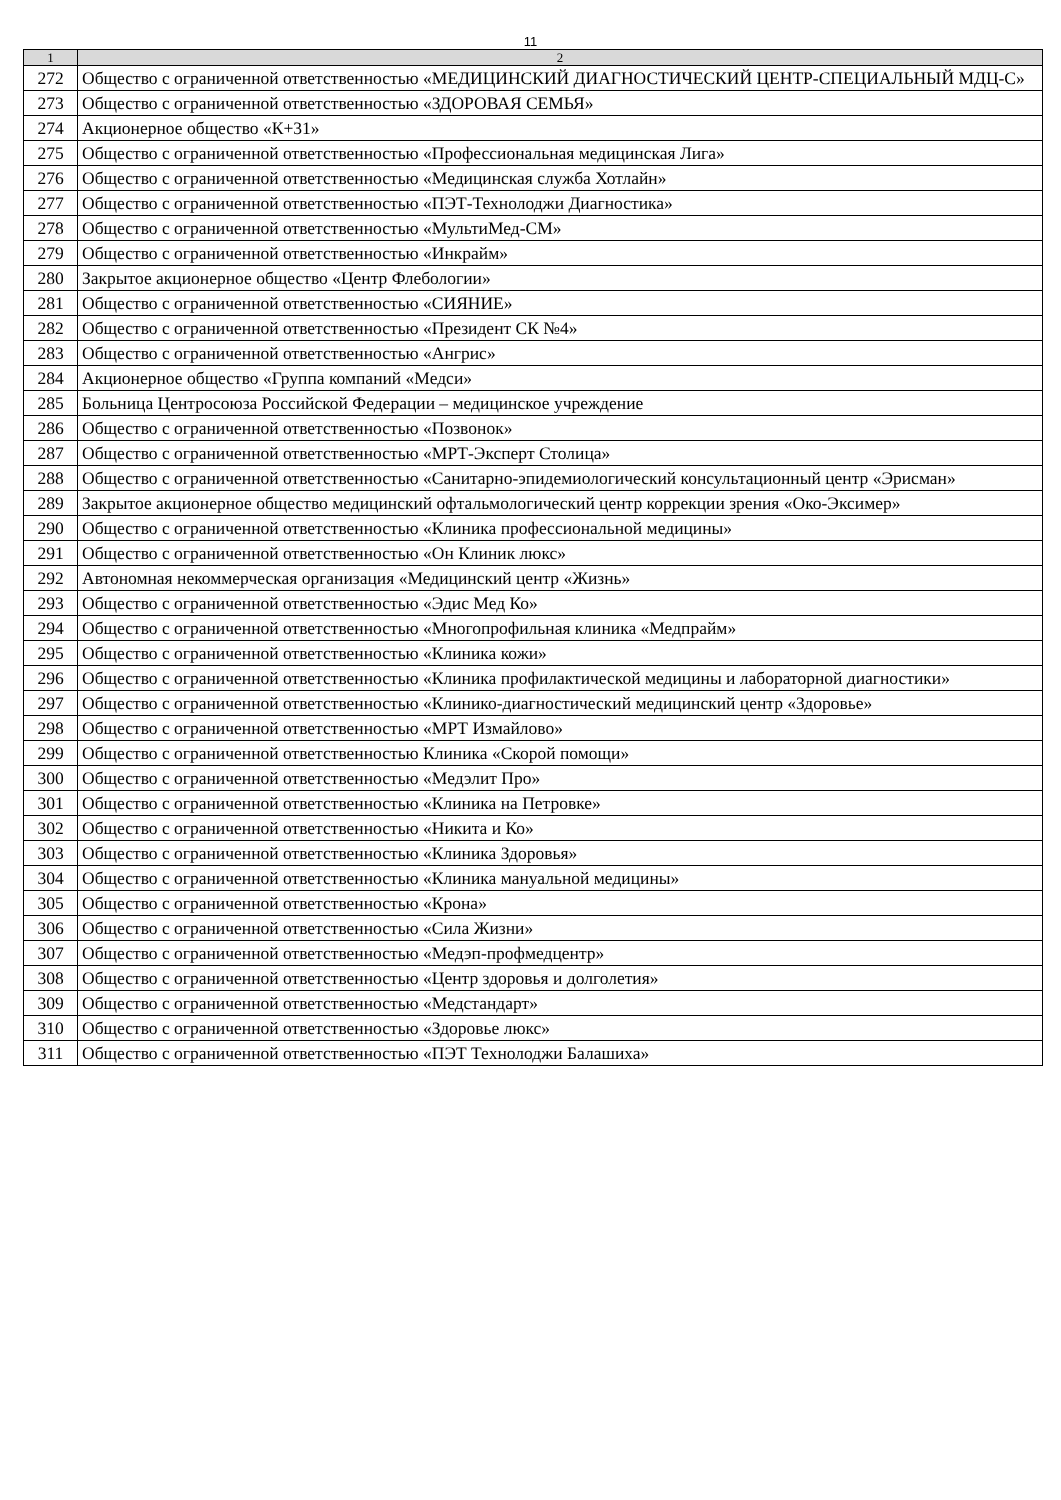11
| 1 | 2 |
| --- | --- |
| 272 | Общество с ограниченной ответственностью «МЕДИЦИНСКИЙ ДИАГНОСТИЧЕСКИЙ ЦЕНТР-СПЕЦИАЛЬНЫЙ МДЦ-С» |
| 273 | Общество с ограниченной ответственностью «ЗДОРОВАЯ СЕМЬЯ» |
| 274 | Акционерное общество «К+31» |
| 275 | Общество с ограниченной ответственностью «Профессиональная медицинская Лига» |
| 276 | Общество с ограниченной ответственностью «Медицинская служба Хотлайн» |
| 277 | Общество с ограниченной ответственностью «ПЭТ-Технолоджи Диагностика» |
| 278 | Общество с ограниченной ответственностью «МультиМед-СМ» |
| 279 | Общество с ограниченной ответственностью «Инкрайм» |
| 280 | Закрытое акционерное общество «Центр Флебологии» |
| 281 | Общество с ограниченной ответственностью «СИЯНИЕ» |
| 282 | Общество с ограниченной ответственностью «Президент СК №4» |
| 283 | Общество с ограниченной ответственностью «Ангрис» |
| 284 | Акционерное общество «Группа компаний «Медси» |
| 285 | Больница Центросоюза Российской Федерации – медицинское учреждение |
| 286 | Общество с ограниченной ответственностью «Позвонок» |
| 287 | Общество с ограниченной ответственностью «МРТ-Эксперт Столица» |
| 288 | Общество с ограниченной ответственностью «Санитарно-эпидемиологический консультационный центр «Эрисман» |
| 289 | Закрытое акционерное общество медицинский офтальмологический центр коррекции зрения «Око-Эксимер» |
| 290 | Общество с ограниченной ответственностью «Клиника профессиональной медицины» |
| 291 | Общество с ограниченной ответственностью «Он Клиник люкс» |
| 292 | Автономная некоммерческая организация «Медицинский центр «Жизнь» |
| 293 | Общество с ограниченной ответственностью «Эдис Мед Ко» |
| 294 | Общество с ограниченной ответственностью «Многопрофильная клиника «Медпрайм» |
| 295 | Общество с ограниченной ответственностью «Клиника кожи» |
| 296 | Общество с ограниченной ответственностью «Клиника профилактической медицины и лабораторной диагностики» |
| 297 | Общество с ограниченной ответственностью «Клинико-диагностический медицинский центр «Здоровье» |
| 298 | Общество с ограниченной ответственностью «МРТ Измайлово» |
| 299 | Общество с ограниченной ответственностью Клиника «Скорой помощи» |
| 300 | Общество с ограниченной ответственностью «Медэлит Про» |
| 301 | Общество с ограниченной ответственностью «Клиника на Петровке» |
| 302 | Общество с ограниченной ответственностью «Никита и Ко» |
| 303 | Общество с ограниченной ответственностью «Клиника Здоровья» |
| 304 | Общество с ограниченной ответственностью «Клиника мануальной медицины» |
| 305 | Общество с ограниченной ответственностью «Крона» |
| 306 | Общество с ограниченной ответственностью «Сила Жизни» |
| 307 | Общество с ограниченной ответственностью «Медэп-профмедцентр» |
| 308 | Общество с ограниченной ответственностью «Центр здоровья и долголетия» |
| 309 | Общество с ограниченной ответственностью «Медстандарт» |
| 310 | Общество с ограниченной ответственностью «Здоровье люкс» |
| 311 | Общество с ограниченной ответственностью «ПЭТ Технолоджи Балашиха» |